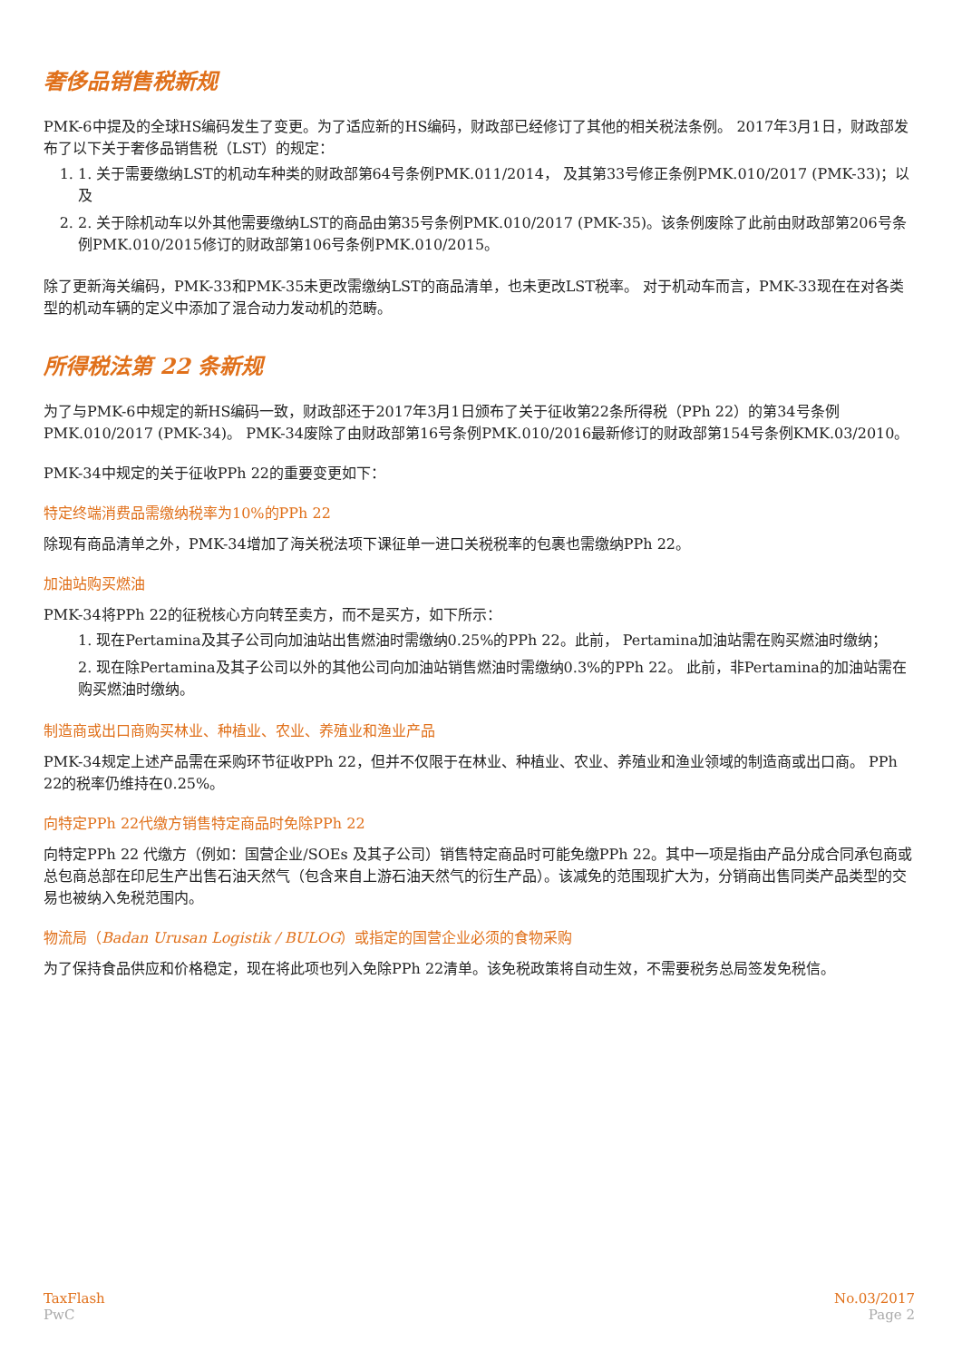奢侈品销售税新规
PMK-6中提及的全球HS编码发生了变更。为了适应新的HS编码，财政部已经修订了其他的相关税法条例。 2017年3月1日，财政部发布了以下关于奢侈品销售税（LST）的规定：
1. 1. 关于需要缴纳LST的机动车种类的财政部第64号条例PMK.011/2014， 及其第33号修正条例PMK.010/2017 (PMK-33)；以及
2. 2. 关于除机动车以外其他需要缴纳LST的商品由第35号条例PMK.010/2017 (PMK-35)。该条例废除了此前由财政部第206号条例PMK.010/2015修订的财政部第106号条例PMK.010/2015。
除了更新海关编码，PMK-33和PMK-35未更改需缴纳LST的商品清单，也未更改LST税率。 对于机动车而言，PMK-33现在在对各类型的机动车辆的定义中添加了混合动力发动机的范畴。
所得税法第 22 条新规
为了与PMK-6中规定的新HS编码一致，财政部还于2017年3月1日颁布了关于征收第22条所得税（PPh 22）的第34号条例PMK.010/2017 (PMK-34)。 PMK-34废除了由财政部第16号条例PMK.010/2016最新修订的财政部第154号条例KMK.03/2010。
PMK-34中规定的关于征收PPh 22的重要变更如下：
特定终端消费品需缴纳税率为10%的PPh 22
除现有商品清单之外，PMK-34增加了海关税法项下课征单一进口关税税率的包裹也需缴纳PPh 22。
加油站购买燃油
PMK-34将PPh 22的征税核心方向转至卖方，而不是买方，如下所示：
1. 现在Pertamina及其子公司向加油站出售燃油时需缴纳0.25%的PPh 22。此前， Pertamina加油站需在购买燃油时缴纳；
2. 现在除Pertamina及其子公司以外的其他公司向加油站销售燃油时需缴纳0.3%的PPh 22。 此前，非Pertamina的加油站需在购买燃油时缴纳。
制造商或出口商购买林业、种植业、农业、养殖业和渔业产品
PMK-34规定上述产品需在采购环节征收PPh 22，但并不仅限于在林业、种植业、农业、养殖业和渔业领域的制造商或出口商。 PPh 22的税率仍维持在0.25%。
向特定PPh 22代缴方销售特定商品时免除PPh 22
向特定PPh 22 代缴方（例如：国营企业/SOEs 及其子公司）销售特定商品时可能免缴PPh 22。其中一项是指由产品分成合同承包商或总包商总部在印尼生产出售石油天然气（包含来自上游石油天然气的衍生产品）。该减免的范围现扩大为，分销商出售同类产品类型的交易也被纳入免税范围内。
物流局（Badan Urusan Logistik / BULOG）或指定的国营企业必须的食物采购
为了保持食品供应和价格稳定，现在将此项也列入免除PPh 22清单。该免税政策将自动生效，不需要税务总局签发免税信。
TaxFlash
PwC
No.03/2017
Page 2